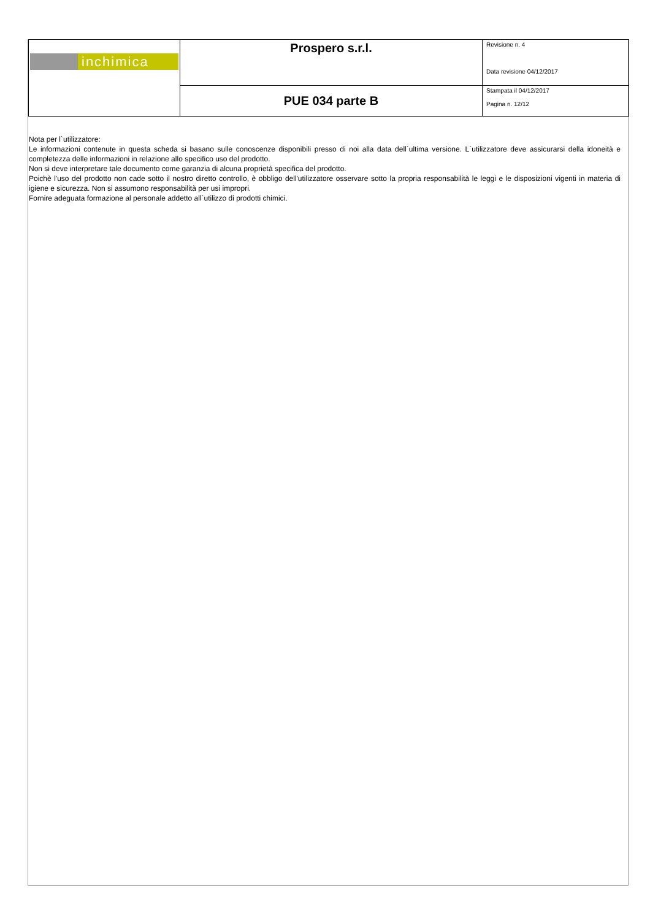| inchimica | Prospero s.r.l. | Revisione n. 4 Data revisione 04/12/2017 |
| | PUE 034 parte B | Stampata il 04/12/2017 Pagina n. 12/12 |
Nota per l`utilizzatore:
Le informazioni contenute in questa scheda si basano sulle conoscenze disponibili presso di noi alla data dell`ultima versione. L`utilizzatore deve assicurarsi della idoneità e completezza delle informazioni in relazione allo specifico uso del prodotto.
Non si deve interpretare tale documento come garanzia di alcuna proprietà specifica del prodotto.
Poichè l'uso del prodotto non cade sotto il nostro diretto controllo, è obbligo dell'utilizzatore osservare sotto la propria responsabilità le leggi e le disposizioni vigenti in materia di igiene e sicurezza. Non si assumono responsabilità per usi impropri.
Fornire adeguata formazione al personale addetto all`utilizzo di prodotti chimici.